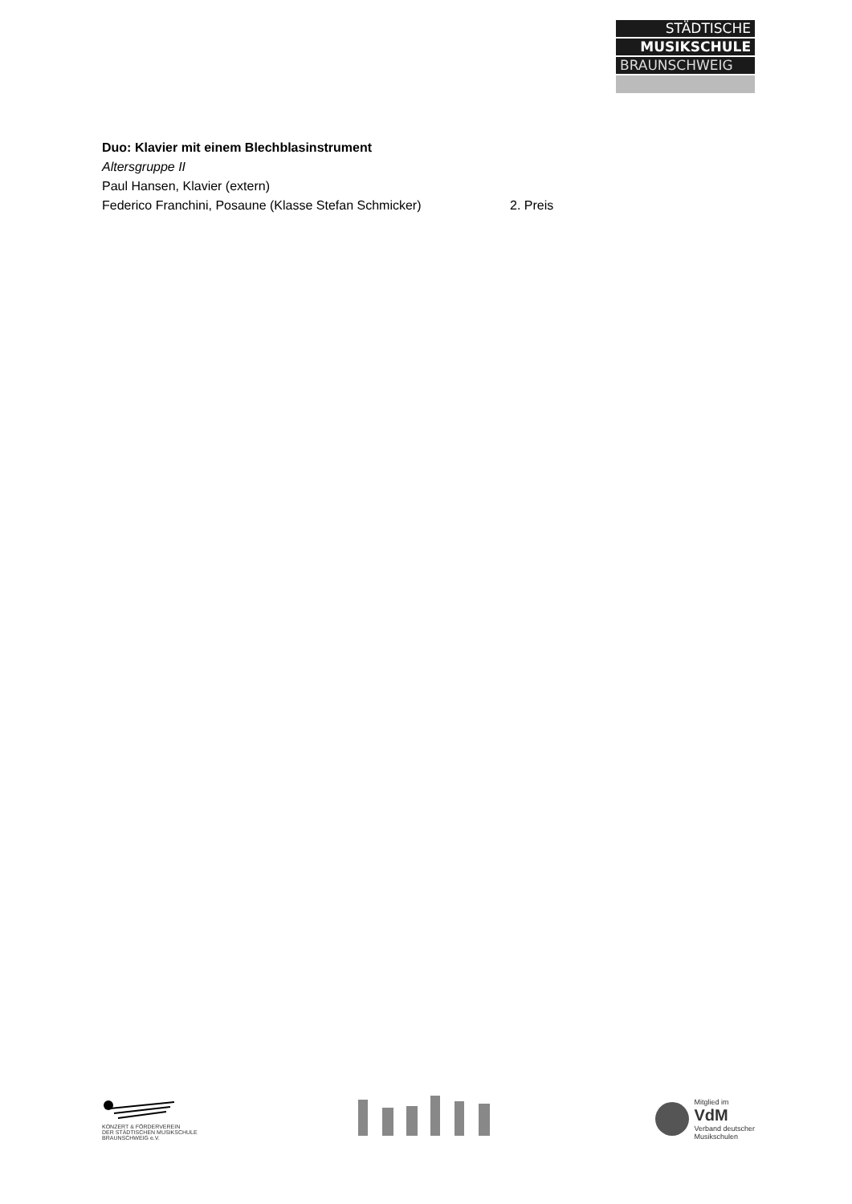STÄDTISCHE
MUSIKSCHULE
BRAUNSCHWEIG
Duo: Klavier mit einem Blechblasinstrument
Altersgruppe II
Paul Hansen, Klavier (extern)
Federico Franchini, Posaune (Klasse Stefan Schmicker) 2. Preis
KONZERT & FÖRDERVEREIN
DER STÄDTISCHEN MUSIKSCHULE
BRAUNSCHWEIG e.V.
Mitglied im
VdM
Verband deutscher
Musikschulen